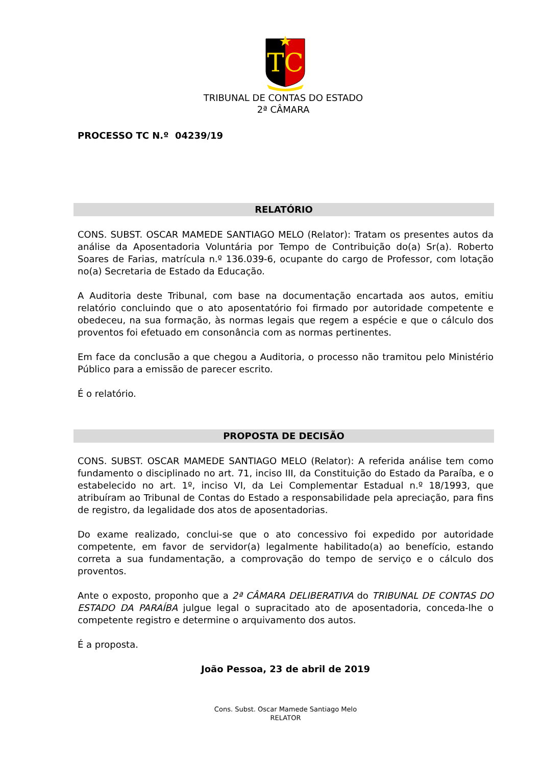TC
TRIBUNAL DE CONTAS DO ESTADO
2ª CÂMARA
PROCESSO TC N.º 04239/19
RELATÓRIO
CONS. SUBST. OSCAR MAMEDE SANTIAGO MELO (Relator): Tratam os presentes autos da análise da Aposentadoria Voluntária por Tempo de Contribuição do(a) Sr(a). Roberto Soares de Farias, matrícula n.º 136.039-6, ocupante do cargo de Professor, com lotação no(a) Secretaria de Estado da Educação.
A Auditoria deste Tribunal, com base na documentação encartada aos autos, emitiu relatório concluindo que o ato aposentatório foi firmado por autoridade competente e obedeceu, na sua formação, às normas legais que regem a espécie e que o cálculo dos proventos foi efetuado em consonância com as normas pertinentes.
Em face da conclusão a que chegou a Auditoria, o processo não tramitou pelo Ministério Público para a emissão de parecer escrito.
É o relatório.
PROPOSTA DE DECISÃO
CONS. SUBST. OSCAR MAMEDE SANTIAGO MELO (Relator): A referida análise tem como fundamento o disciplinado no art. 71, inciso III, da Constituição do Estado da Paraíba, e o estabelecido no art. 1º, inciso VI, da Lei Complementar Estadual n.º 18/1993, que atribuíram ao Tribunal de Contas do Estado a responsabilidade pela apreciação, para fins de registro, da legalidade dos atos de aposentadorias.
Do exame realizado, conclui-se que o ato concessivo foi expedido por autoridade competente, em favor de servidor(a) legalmente habilitado(a) ao benefício, estando correta a sua fundamentação, a comprovação do tempo de serviço e o cálculo dos proventos.
Ante o exposto, proponho que a 2ª CÂMARA DELIBERATIVA do TRIBUNAL DE CONTAS DO ESTADO DA PARAÍBA julgue legal o supracitado ato de aposentadoria, conceda-lhe o competente registro e determine o arquivamento dos autos.
É a proposta.
João Pessoa, 23 de abril de 2019
Cons. Subst. Oscar Mamede Santiago Melo
RELATOR